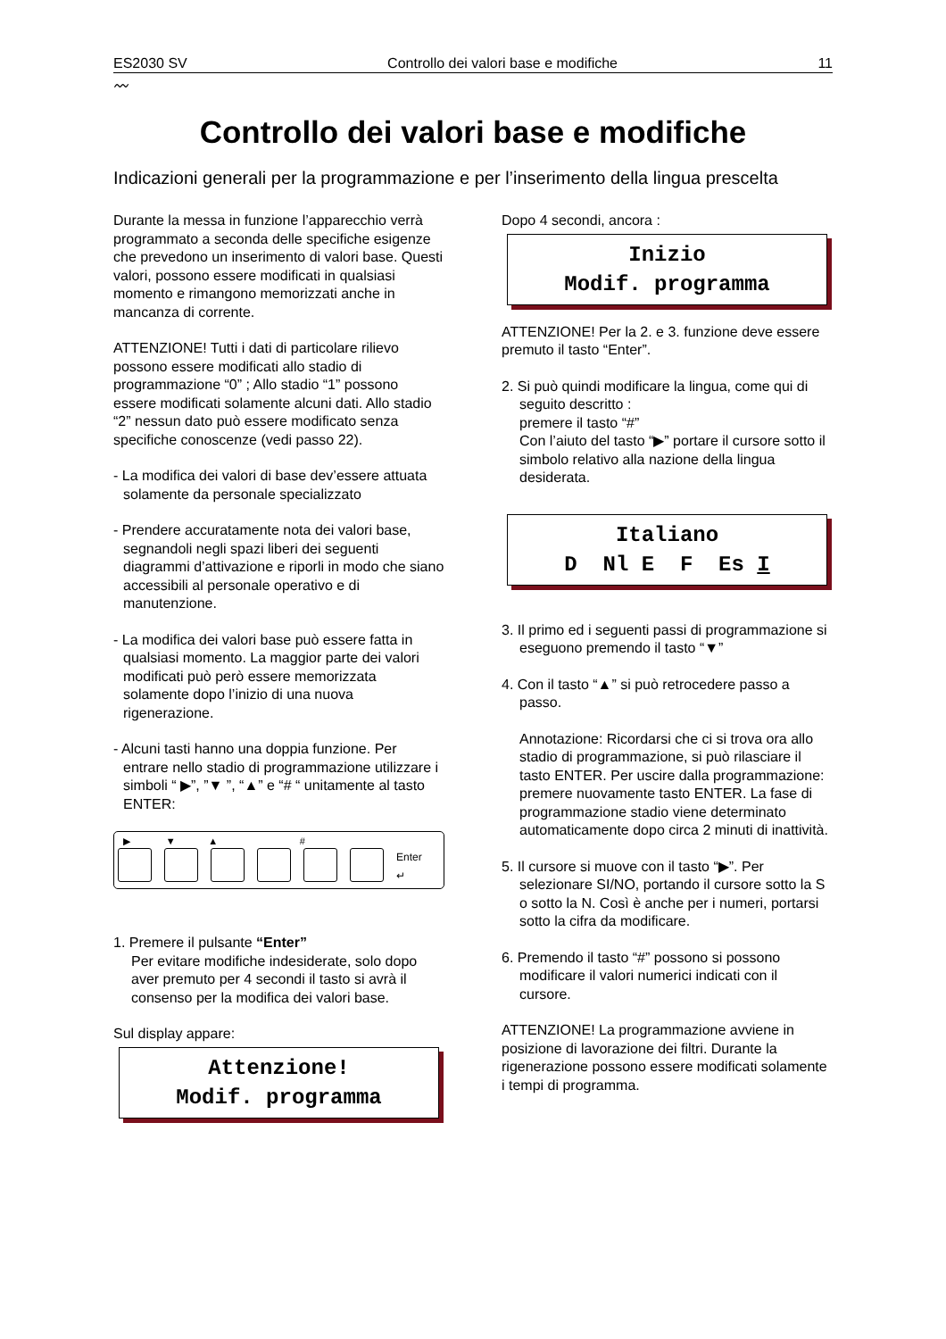ES2030 SV Controllo dei valori base e modifiche 11
〰
Controllo dei valori base e modifiche
Indicazioni generali per la programmazione e per l’inserimento della lingua prescelta
Durante la messa in funzione l’apparecchio verrà programmato a seconda delle specifiche esigenze che prevedono un inserimento di valori base. Questi valori, possono essere modificati in qualsiasi momento e rimangono memorizzati anche in mancanza di corrente.
ATTENZIONE! Tutti i dati di particolare rilievo possono essere modificati allo stadio di programmazione “0” ; Allo stadio “1” possono essere modificati solamente alcuni dati. Allo stadio “2” nessun dato può essere modificato senza specifiche conoscenze (vedi passo 22).
- La modifica dei valori di base dev’essere attuata solamente da personale specializzato
- Prendere accuratamente nota dei valori base, segnandoli negli spazi liberi dei seguenti diagrammi d’attivazione e riporli in modo che siano accessibili al personale operativo e di manutenzione.
- La modifica dei valori base può essere fatta in qualsiasi momento. La maggior parte dei valori modificati può però essere memorizzata solamente dopo l’inizio di una nuova rigenerazione.
- Alcuni tasti hanno una doppia funzione. Per entrare nello stadio di programmazione utilizzare i simboli “ ▶”, ”▼ ”, “▲” e “# “ unitamente al tasto ENTER:
▶ ▼ ▲ #
Enter
↵
1. Premere il pulsante “Enter”
Per evitare modifiche indesiderate, solo dopo aver premuto per 4 secondi il tasto si avrà il consenso per la modifica dei valori base.
Sul display appare:
Attenzione!
Modif. programma
Dopo 4 secondi, ancora :
Inizio
Modif. programma
ATTENZIONE! Per la 2. e 3. funzione deve essere premuto il tasto “Enter”.
2. Si può quindi modificare la lingua, come qui di seguito descritto :
premere il tasto “#”
Con l’aiuto del tasto “▶” portare il cursore sotto il simbolo relativo alla nazione della lingua desiderata.
Italiano
D Nl E F Es I
3. Il primo ed i seguenti passi di programmazione si eseguono premendo il tasto “▼”
4. Con il tasto “▲” si può retrocedere passo a passo.
Annotazione: Ricordarsi che ci si trova ora allo stadio di programmazione, si può rilasciare il tasto ENTER. Per uscire dalla programmazione: premere nuovamente tasto ENTER. La fase di programmazione stadio viene determinato automaticamente dopo circa 2 minuti di inattività.
5. Il cursore si muove con il tasto “▶”. Per selezionare SI/NO, portando il cursore sotto la S o sotto la N. Così è anche per i numeri, portarsi sotto la cifra da modificare.
6. Premendo il tasto “#” possono si possono modificare il valori numerici indicati con il cursore.
ATTENZIONE! La programmazione avviene in posizione di lavorazione dei filtri. Durante la rigenerazione possono essere modificati solamente i tempi di programma.